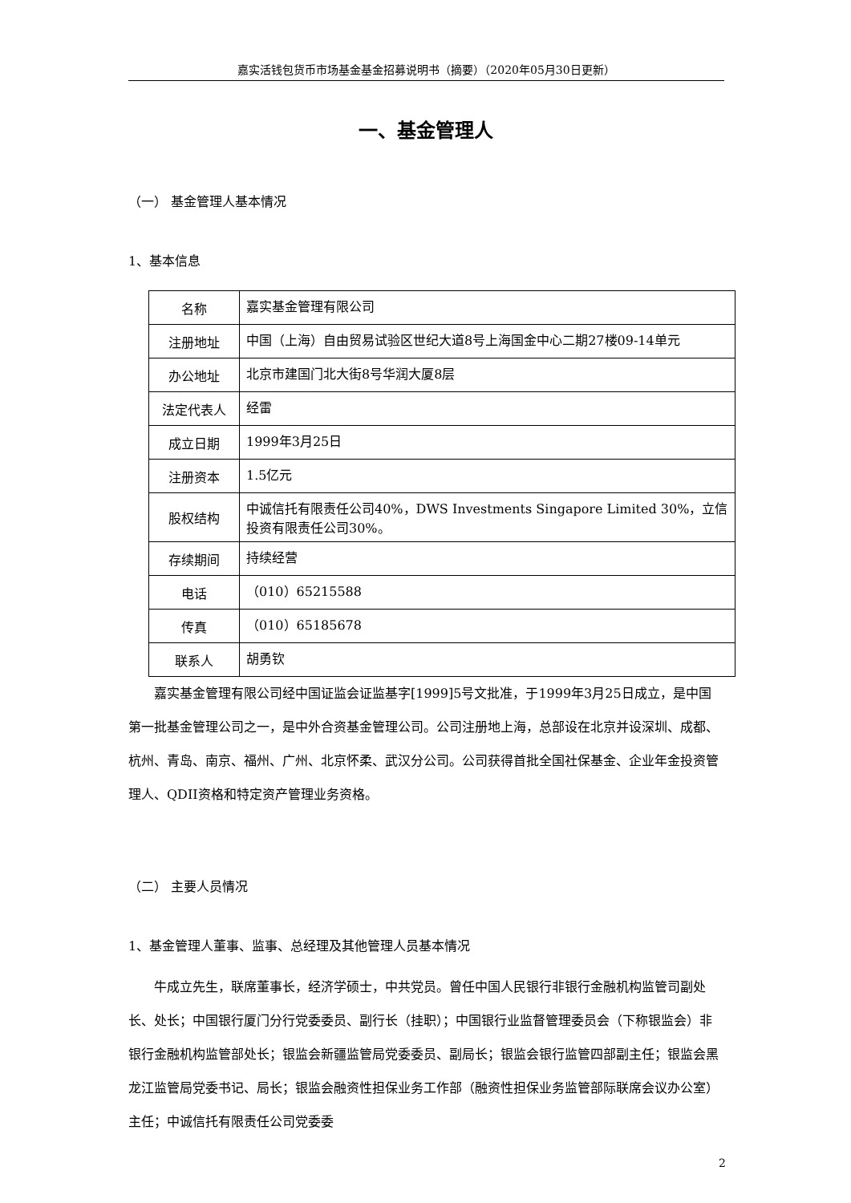嘉实活钱包货币市场基金基金招募说明书（摘要）（2020年05月30日更新）
一、基金管理人
（一） 基金管理人基本情况
1、基本信息
| 名称 | 嘉实基金管理有限公司 |
| 注册地址 | 中国（上海）自由贸易试验区世纪大道8号上海国金中心二期27楼09-14单元 |
| 办公地址 | 北京市建国门北大街8号华润大厦8层 |
| 法定代表人 | 经雷 |
| 成立日期 | 1999年3月25日 |
| 注册资本 | 1.5亿元 |
| 股权结构 | 中诚信托有限责任公司40%，DWS Investments Singapore Limited 30%，立信投资有限责任公司30%。 |
| 存续期间 | 持续经营 |
| 电话 | （010）65215588 |
| 传真 | （010）65185678 |
| 联系人 | 胡勇钦 |
嘉实基金管理有限公司经中国证监会证监基字[1999]5号文批准，于1999年3月25日成立，是中国第一批基金管理公司之一，是中外合资基金管理公司。公司注册地上海，总部设在北京并设深圳、成都、杭州、青岛、南京、福州、广州、北京怀柔、武汉分公司。公司获得首批全国社保基金、企业年金投资管理人、QDII资格和特定资产管理业务资格。
（二） 主要人员情况
1、基金管理人董事、监事、总经理及其他管理人员基本情况
牛成立先生，联席董事长，经济学硕士，中共党员。曾任中国人民银行非银行金融机构监管司副处长、处长；中国银行厦门分行党委委员、副行长（挂职）；中国银行业监督管理委员会（下称银监会）非银行金融机构监管部处长；银监会新疆监管局党委委员、副局长；银监会银行监管四部副主任；银监会黑龙江监管局党委书记、局长；银监会融资性担保业务工作部（融资性担保业务监管部际联席会议办公室）主任；中诚信托有限责任公司党委委
2